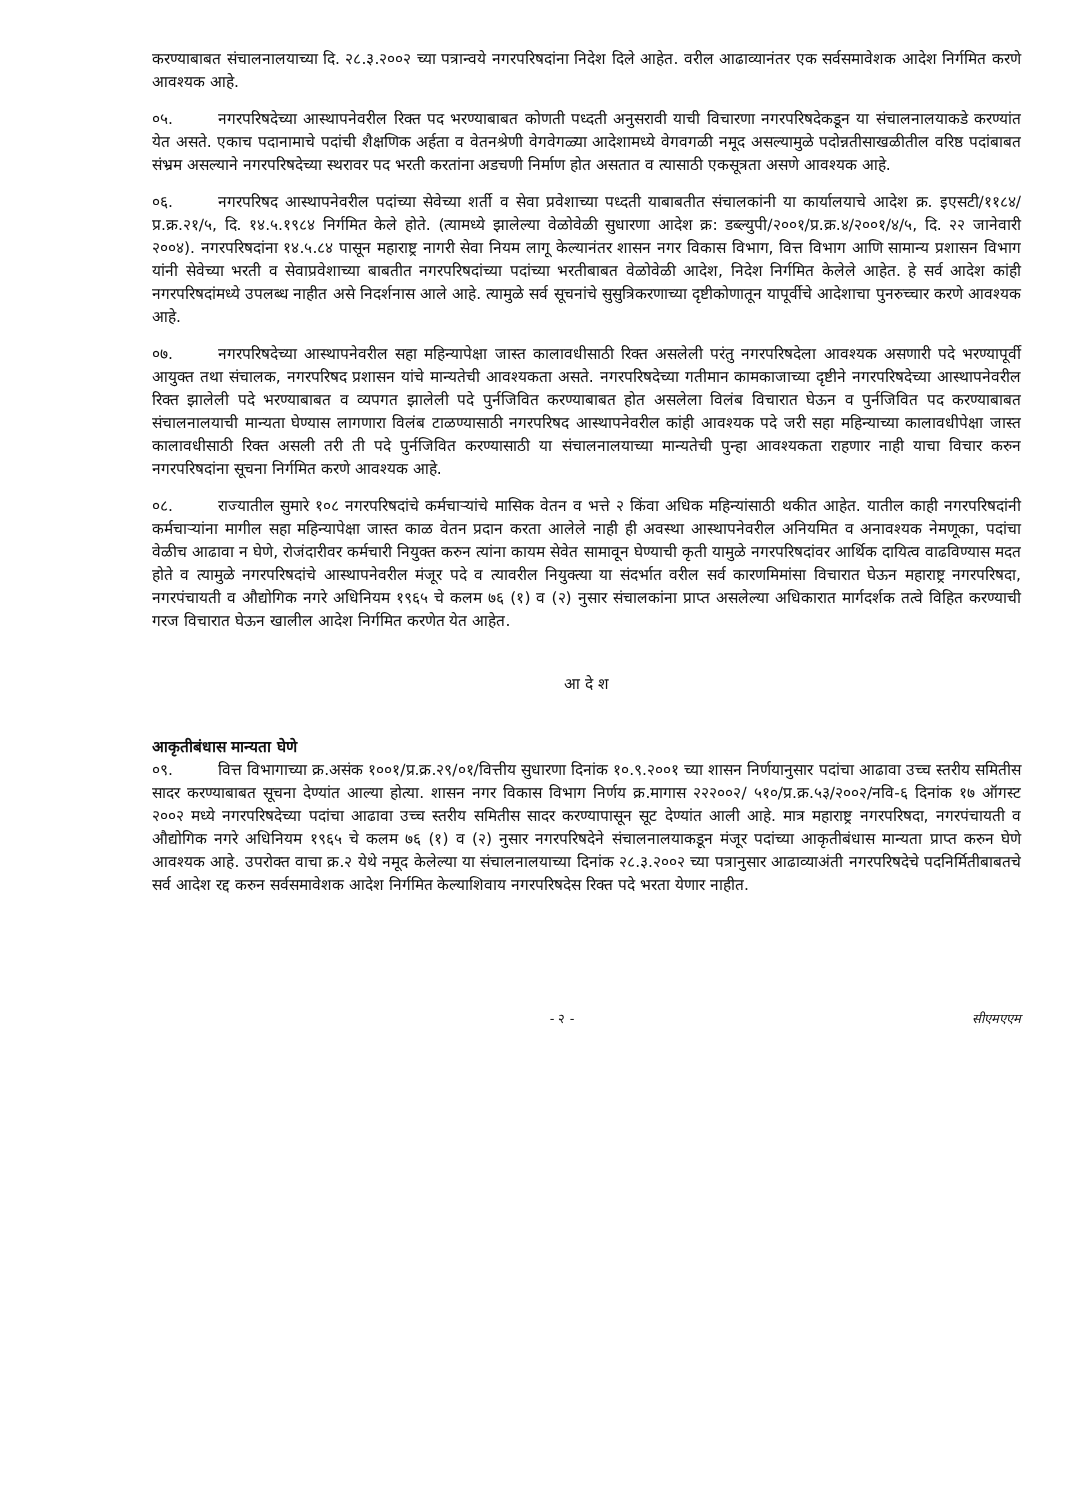करण्याबाबत संचालनालयाच्या दि. २८.३.२००२ च्या पत्रान्वये नगरपरिषदांना निदेश दिले आहेत. वरील आढाव्यानंतर एक सर्वसमावेशक आदेश निर्गमित करणे आवश्यक आहे.
०५. नगरपरिषदेच्या आस्थापनेवरील रिक्त पद भरण्याबाबत कोणती पध्दती अनुसरावी याची विचारणा नगरपरिषदेकडून या संचालनालयाकडे करण्यांत येत असते. एकाच पदानामाचे पदांची शैक्षणिक अर्हता व वेतनश्रेणी वेगवेगळ्या आदेशामध्ये वेगवगळी नमूद असल्यामुळे पदोन्नतीसाखळीतील वरिष्ठ पदांबाबत संभ्रम असल्याने नगरपरिषदेच्या स्थरावर पद भरती करतांना अडचणी निर्माण होत असतात व त्यासाठी एकसूत्रता असणे आवश्यक आहे.
०६. नगरपरिषद आस्थापनेवरील पदांच्या सेवेच्या शर्ती व सेवा प्रवेशाच्या पध्दती याबाबतीत संचालकांनी या कार्यालयाचे आदेश क्र. इएसटी/११८४/प्र.क्र.२१/५, दि. १४.५.१९८४ निर्गमित केले होते. (त्यामध्ये झालेल्या वेळोवेळी सुधारणा आदेश क्र: डब्ल्युपी/२००१/प्र.क्र.४/२००१/४/५, दि. २२ जानेवारी २००४). नगरपरिषदांना १४.५.८४ पासून महाराष्ट्र नागरी सेवा नियम लागू केल्यानंतर शासन नगर विकास विभाग, वित्त विभाग आणि सामान्य प्रशासन विभाग यांनी सेवेच्या भरती व सेवाप्रवेशाच्या बाबतीत नगरपरिषदांच्या पदांच्या भरतीबाबत वेळोवेळी आदेश, निदेश निर्गमित केलेले आहेत. हे सर्व आदेश कांही नगरपरिषदांमध्ये उपलब्ध नाहीत असे निदर्शनास आले आहे. त्यामुळे सर्व सूचनांचे सुसुत्रिकरणाच्या दृष्टीकोणातून यापूर्वीचे आदेशाचा पुनरुच्चार करणे आवश्यक आहे.
०७. नगरपरिषदेच्या आस्थापनेवरील सहा महिन्यापेक्षा जास्त कालावधीसाठी रिक्त असलेली परंतु नगरपरिषदेला आवश्यक असणारी पदे भरण्यापूर्वी आयुक्त तथा संचालक, नगरपरिषद प्रशासन यांचे मान्यतेची आवश्यकता असते. नगरपरिषदेच्या गतीमान कामकाजाच्या दृष्टीने नगरपरिषदेच्या आस्थापनेवरील रिक्त झालेली पदे भरण्याबाबत व व्यपगत झालेली पदे पुर्नजिवित करण्याबाबत होत असलेला विलंब विचारात घेऊन व पुर्नजिवित पद करण्याबाबत संचालनालयाची मान्यता घेण्यास लागणारा विलंब टाळण्यासाठी नगरपरिषद आस्थापनेवरील कांही आवश्यक पदे जरी सहा महिन्याच्या कालावधीपेक्षा जास्त कालावधीसाठी रिक्त असली तरी ती पदे पुर्नजिवित करण्यासाठी या संचालनालयाच्या मान्यतेची पुन्हा आवश्यकता राहणार नाही याचा विचार करुन नगरपरिषदांना सूचना निर्गमित करणे आवश्यक आहे.
०८. राज्यातील सुमारे १०८ नगरपरिषदांचे कर्मचाऱ्यांचे मासिक वेतन व भत्ते २ किंवा अधिक महिन्यांसाठी थकीत आहेत. यातील काही नगरपरिषदांनी कर्मचाऱ्यांना मागील सहा महिन्यापेक्षा जास्त काळ वेतन प्रदान करता आलेले नाही ही अवस्था आस्थापनेवरील अनियमित व अनावश्यक नेमणूका, पदांचा वेळीच आढावा न घेणे, रोजंदारीवर कर्मचारी नियुक्त करुन त्यांना कायम सेवेत सामावून घेण्याची कृती यामुळे नगरपरिषदांवर आर्थिक दायित्व वाढविण्यास मदत होते व त्यामुळे नगरपरिषदांचे आस्थापनेवरील मंजूर पदे व त्यावरील नियुक्त्या या संदर्भात वरील सर्व कारणमिमांसा विचारात घेऊन महाराष्ट्र नगरपरिषदा, नगरपंचायती व औद्योगिक नगरे अधिनियम १९६५ चे कलम ७६ (१) व (२) नुसार संचालकांना प्राप्त असलेल्या अधिकारात मार्गदर्शक तत्वे विहित करण्याची गरज विचारात घेऊन खालील आदेश निर्गमित करणेत येत आहेत.
आ दे श
आकृतीबंधास मान्यता घेणे
०९. वित्त विभागाच्या क्र.असंक १००१/प्र.क्र.२९/०१/वित्तीय सुधारणा दिनांक १०.९.२००१ च्या शासन निर्णयानुसार पदांचा आढावा उच्च स्तरीय समितीस सादर करण्याबाबत सूचना देण्यांत आल्या होत्या. शासन नगर विकास विभाग निर्णय क्र.मागास २२२००२/ ५१०/प्र.क्र.५३/२००२/नवि-६ दिनांक १७ ऑगस्ट २००२ मध्ये नगरपरिषदेच्या पदांचा आढावा उच्च स्तरीय समितीस सादर करण्यापासून सूट देण्यांत आली आहे. मात्र महाराष्ट्र नगरपरिषदा, नगरपंचायती व औद्योगिक नगरे अधिनियम १९६५ चे कलम ७६ (१) व (२) नुसार नगरपरिषदेने संचालनालयाकडून मंजूर पदांच्या आकृतीबंधास मान्यता प्राप्त करुन घेणे आवश्यक आहे. उपरोक्त वाचा क्र.२ येथे नमूद केलेल्या या संचालनालयाच्या दिनांक २८.३.२००२ च्या पत्रानुसार आढाव्याअंती नगरपरिषदेचे पदनिर्मितीबाबतचे सर्व आदेश रद्द करुन सर्वसमावेशक आदेश निर्गमित केल्याशिवाय नगरपरिषदेस रिक्त पदे भरता येणार नाहीत.
- २ - सीएमएएम